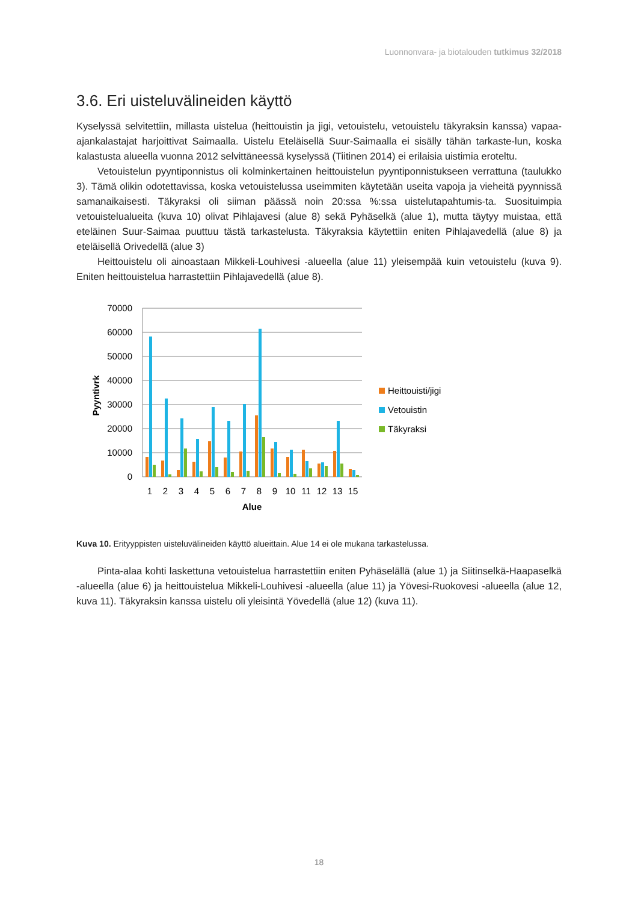Luonnonvara- ja biotalouden tutkimus 32/2018
3.6. Eri uisteluvälineiden käyttö
Kyselyssä selvitettiin, millasta uistelua (heittouistin ja jigi, vetouistelu, vetouistelu täkyraksin kanssa) vapaa-ajankalastajat harjoittivat Saimaalla. Uistelu Eteläisellä Suur-Saimaalla ei sisälly tähän tarkaste-lun, koska kalastusta alueella vuonna 2012 selvittäneessä kyselyssä (Tiitinen 2014) ei erilaisia uistimia eroteltu.
Vetouistelun pyyntiponnistus oli kolminkertainen heittouistelun pyyntiponnistukseen verrattuna (taulukko 3). Tämä olikin odotettavissa, koska vetouistelussa useimmiten käytetään useita vapoja ja vieheitä pyynnissä samanaikaisesti. Täkyraksi oli siiman päässä noin 20:ssa %:ssa uistelutapahtumis-ta. Suosituimpia vetouistelualueita (kuva 10) olivat Pihlajavesi (alue 8) sekä Pyhäselkä (alue 1), mutta täytyy muistaa, että eteläinen Suur-Saimaa puuttuu tästä tarkastelusta. Täkyraksia käytettiin eniten Pihlajavedellä (alue 8) ja eteläisellä Orivedellä (alue 3)
Heittouistelu oli ainoastaan Mikkeli-Louhivesi -alueella (alue 11) yleisempää kuin vetouistelu (kuva 9). Eniten heittouistelua harrastettiin Pihlajavedellä (alue 8).
70000
60000
50000
40000
30000
20000
10000
0
Pyyntivrk
1
2
3
4
5
6
7
8
9
10
11
12
13
15
Alue
Heittouisti/jigi
Vetouistin
Täkyraksi
Kuva 10. Erityyppisten uisteluvälineiden käyttö alueittain. Alue 14 ei ole mukana tarkastelussa.
Pinta-alaa kohti laskettuna vetouistelua harrastettiin eniten Pyhäselällä (alue 1) ja Siitinselkä-Haapaselkä -alueella (alue 6) ja heittouistelua Mikkeli-Louhivesi -alueella (alue 11) ja Yövesi-Ruokovesi -alueella (alue 12, kuva 11). Täkyraksin kanssa uistelu oli yleisintä Yövedellä (alue 12) (kuva 11).
18